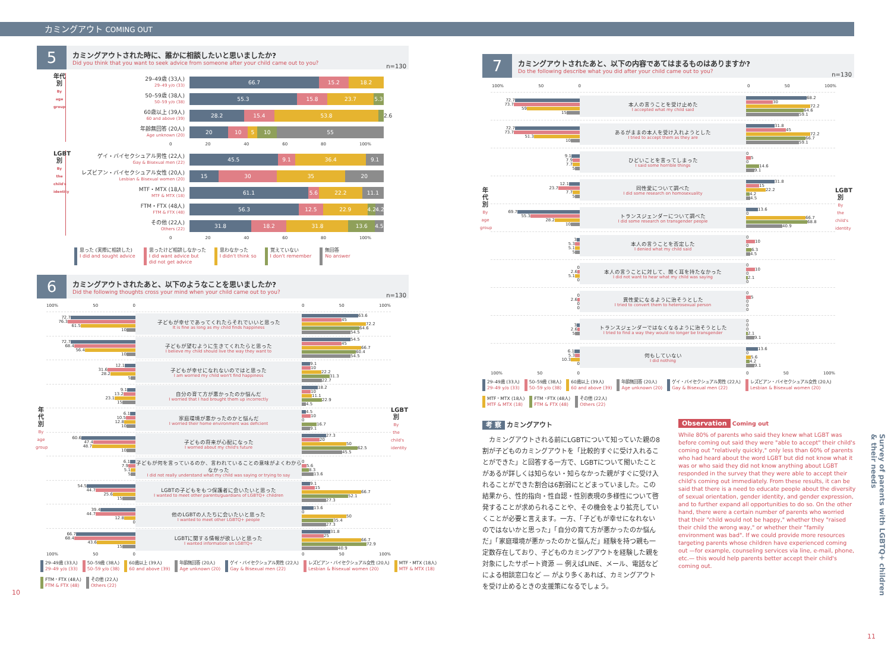カミングアウト COMING OUT
5
カミングアウトされた時に、誰かに相談したいと思いましたか?
Did you think that you want to seek advice from someone after your child came out to you?
n=130
年代別
By age group
29–49歳 (33人)
29–49 y/o (33)
66.7 15.2 18.2
50–59歳 (38人)
50–59 y/o (38)
55.3 15.8 23.7 5.3
60歳以上 (39人)
60 and above (39)
28.2 15.4 53.8
2.6
年齢無回答 (20人)
Age unknown (20)
20 10 5 10 55
0 20 40 60 80 100%
LGBT別
By the child's identity
ゲイ・バイセクシュアル男性 (22人)
Gay & Bisexual men (22)
45.5 9.1 36.4 9.1
レズビアン・バイセクシュアル女性 (20人)
Lesbian & Bisexual women (20)
15 30 35 20
MTF・MTX (18人)
MTF & MTX (18)
61.1 5.6 22.2 11.1
FTM・FTX (48人)
FTM & FTX (48)
56.3 12.5 22.9 4.2 4.2
その他 (22人)
Others (22)
31.8 18.2 31.8 13.6 4.5
0 20 40 60 80 100%
思った (実際に相談した)
I did and sought advice
思ったけど相談しなかった
I did want advice but
did not get advice
思わなかった
I didn't think so
覚えていない
I don't remember
無回答
No answer
6
カミングアウトされたあと、以下のようなことを思いましたか?
Did the following thoughts cross your mind when your child came out to you?
n=130
100% 50 0 0 50 100%
年代別
By age group
72.7
76.3
61.5
10
子どもが幸せであってくれたらそれでいいと思った
It is fine as long as my child finds happiness
63.6
45
72.2
64.6
54.5
72.7
68.4
56.4
10
子どもが望むように生きてくれたらと思った
I believe my child should live the way they want to
54.5
45
66.7
60.4
54.5
12.1
31.6
28.2
5
子どもが幸せになれないのではと思った
I am worried my child won't find happiness
9.1
10
22.2
31.3
22.7
9.1
13.2
23.1
15
自分の育て方が悪かったのか悩んだ
I worried that I had brought them up incorrectly
18.2
10
11.1
22.9
4.5
6.1
10.5
12.8
10
家庭環境が悪かったのかと悩んだ
I worried their home environment was deficient
4.5
10
0
16.7
9.1
60.6
47.4
48.7
10
子どもの将来が心配になった
I worried about my child's future
27.3
20
50
62.5
45.5
6.1
7.9
5.1
5
子どもが何を言っているのか、言われていることの意味がよくわからなかった
I did not really understand what my child was saying or trying to say
0
5.6
8.3
13.6
54.5
44.7
25.6
15
LGBTの子どもをもつ保護者に会いたいと思った
I wanted to meet other parents/guardians of LGBTQ+ children
9.1
15
66.7
52.1
27.3
39.4
44.7
12.8
0
他のLGBTの人たちに会いたいと思った
I wanted to meet other LGBTQ+ people
13.6
0
50
35.4
27.3
66.7
68.4
43.6
15
LGBTに関する情報が欲しいと思った
I wanted information on LGBTQ+
31.8
25
66.7
72.9
40.9
LGBT別
By the child's identity
100% 50 0 0 50 100%
29–49歳 (33人)
29–49 y/o (33)
50–59歳 (38人)
50–59 y/o (38)
60歳以上 (39人)
60 and above (39)
年齢無回答 (20人)
Age unknown (20)
ゲイ・バイセクシュアル男性 (22人)
Gay & Bisexual men (22)
レズビアン・バイセクシュアル女性 (20人)
Lesbian & Bisexual women (20)
MTF・MTX (18人)
MTF & MTX (18)
FTM・FTX (48人)
FTM & FTX (48)
その他 (22人)
Others (22)
10
7
カミングアウトされたあと、以下の内容であてはまるものはありますか?
Do the following describe what you did after your child came out to you?
n=130
100% 50 0 0 50 100%
年代別
By age group
72.7
73.7
59
15
本人の言うことを受け止めた
I accepted what my child said
68.2
30
72.2
64.6
59.1
72.7
73.7
51.3
10
あるがままの本人を受け入れようとした
I tried to accept them as they are
31.8
45
72.2
66.7
59.1
9.1
7.9
7.7
5
ひどいことを言ってしまった
I said some horrible things
0
5
0
14.6
9.1
12.1
23.7
7.7
5
同性愛について調べた
I did some research on homosexuality
31.8
15
22.2
4.2
4.5
69.7
55.3
28.2
10
トランスジェンダーについて調べた
I did some research on transgender people
13.6
0
66.7
68.8
40.9
3
5.3
5.1
5
本人の言うことを否定した
I denied what my child said
0
10
0
6.3
4.5
0
2.6
5.1
0
本人の言うことに対して、聞く耳を持たなかった
I did not want to hear what my child was saying
0
10
0
2.1
0
0
2.6
0
0
異性愛になるように治そうとした
I tried to convert them to heterosexual person
0
5
0
0
0
3
2.6
5
トランスジェンダーではなくなるように治そうとした
I tried to find a way they would no longer be transgender
0
0
0
2.1
9.1
6.1
5.3
10.3
0
何もしていない
I did nothing
13.6
0
5.6
4.2
9.1
LGBT別
By the child's identity
100% 50 0 0 50 100%
29–49歳 (33人)
29–49 y/o (33)
50–59歳 (38人)
50–59 y/o (38)
60歳以上 (39人)
60 and above (39)
年齢無回答 (20人)
Age unknown (20)
ゲイ・バイセクシュアル男性 (22人)
Gay & Bisexual men (22)
レズビアン・バイセクシュアル女性 (20人)
Lesbian & Bisexual women (20)
MTF・MTX (18人)
MTF & MTX (18)
FTM・FTX (48人)
FTM & FTX (48)
その他 (22人)
Others (22)
考 察 カミングアウト
　カミングアウトされる前にLGBTについて知っていた親の8割が子どものカミングアウトを「比較的すぐに受け入れることができた」と回答する一方で、LGBTについて聞いたことがあるが詳しくは知らない・知らなかった親がすぐに受け入れることができた割合は6割弱にとどまっていました。この結果から、性的指向・性自認・性別表現の多様性について啓発することが求められることや、その機会をより拡充していくことが必要と言えます。一方、「子どもが幸せになれないのではないかと思った」「自分の育て方が悪かったのか悩んだ」「家庭環境が悪かったのかと悩んだ」経験を持つ親も一定数存在しており、子どものカミングアウトを経験した親を対象にしたサポート資源 — 例えばLINE、メール、電話などによる相談窓口など — がより多くあれば、カミングアウトを受け止めるときの支援策になるでしょう。
Observation Coming out
While 80% of parents who said they knew what LGBT was before coming out said they were "able to accept" their child's coming out "relatively quickly," only less than 60% of parents who had heard about the word LGBT but did not know what it was or who said they did not know anything about LGBT responded in the survey that they were able to accept their child's coming out immediately. From these results, it can be said that there is a need to educate people about the diversity of sexual orientation, gender identity, and gender expression, and to further expand all opportunities to do so. On the other hand, there were a certain number of parents who worried that their "child would not be happy," whether they "raised their child the wrong way," or whether their "family environment was bad". If we could provide more resources targeting parents whose children have experienced coming out —for example, counseling services via line, e-mail, phone, etc.— this would help parents better accept their child's coming out.
Survey of parents with LGBTQ+ children & their needs
11